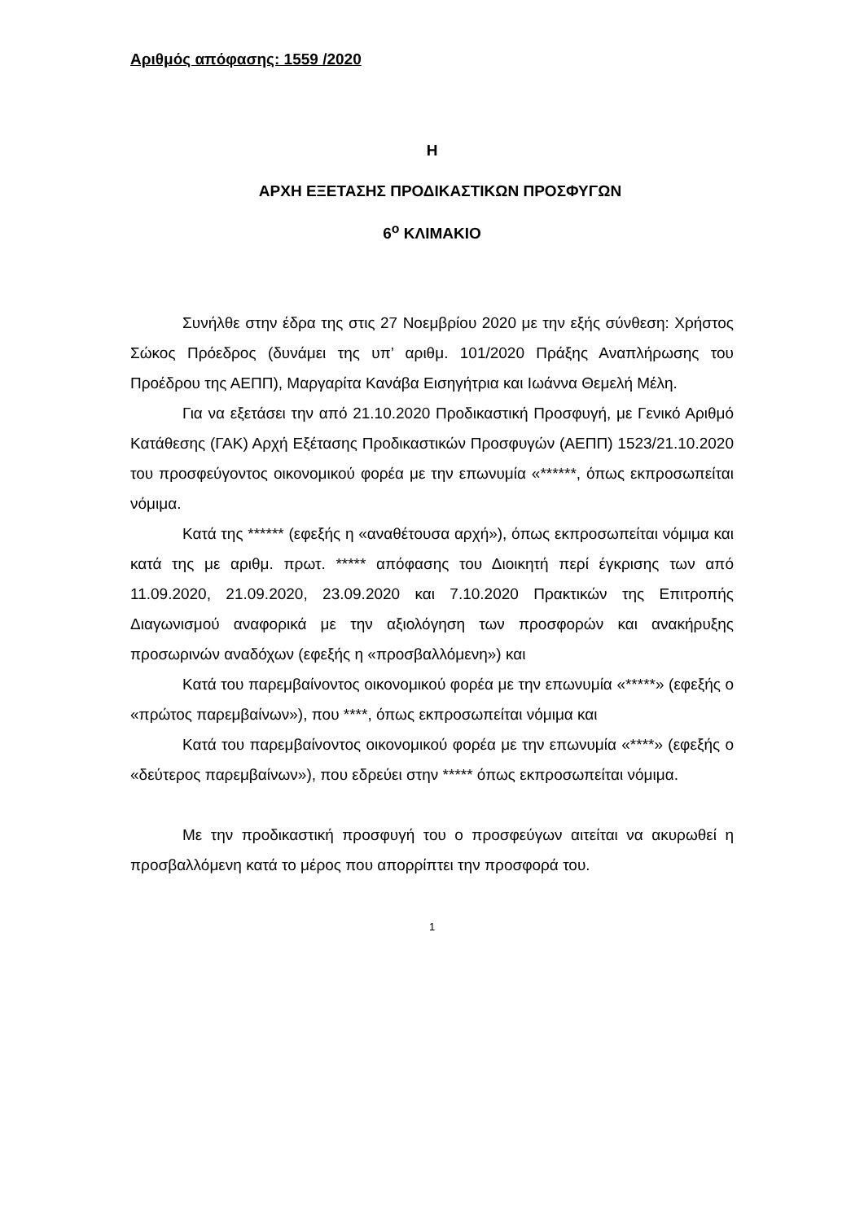Αριθμός απόφασης: 1559 /2020
Η
ΑΡΧΗ ΕΞΕΤΑΣΗΣ ΠΡΟΔΙΚΑΣΤΙΚΩΝ ΠΡΟΣΦΥΓΩΝ
6<sup>ο</sup> ΚΛΙΜΑΚΙΟ
Συνήλθε στην έδρα της στις 27 Νοεμβρίου 2020 με την εξής σύνθεση: Χρήστος Σώκος Πρόεδρος (δυνάμει της υπ’ αριθμ. 101/2020 Πράξης Αναπλήρωσης του Προέδρου της ΑΕΠΠ), Μαργαρίτα Κανάβα Εισηγήτρια και Ιωάννα Θεμελή Μέλη.
Για να εξετάσει την από 21.10.2020 Προδικαστική Προσφυγή, με Γενικό Αριθμό Κατάθεσης (ΓΑΚ) Αρχή Εξέτασης Προδικαστικών Προσφυγών (ΑΕΠΠ) 1523/21.10.2020 του προσφεύγοντος οικονομικού φορέα με την επωνυμία «******, όπως εκπροσωπείται νόμιμα.
Κατά της ****** (εφεξής η «αναθέτουσα αρχή»), όπως εκπροσωπείται νόμιμα και κατά της με αριθμ. πρωτ. ***** απόφασης του Διοικητή περί έγκρισης των από 11.09.2020, 21.09.2020, 23.09.2020 και 7.10.2020 Πρακτικών της Επιτροπής Διαγωνισμού αναφορικά με την αξιολόγηση των προσφορών και ανακήρυξης προσωρινών αναδόχων (εφεξής η «προσβαλλόμενη») και
Κατά του παρεμβαίνοντος οικονομικού φορέα με την επωνυμία «*****» (εφεξής ο «πρώτος παρεμβαίνων»), που ****, όπως εκπροσωπείται νόμιμα και
Κατά του παρεμβαίνοντος οικονομικού φορέα με την επωνυμία «****» (εφεξής ο «δεύτερος παρεμβαίνων»), που εδρεύει στην ***** όπως εκπροσωπείται νόμιμα.
Με την προδικαστική προσφυγή του ο προσφεύγων αιτείται να ακυρωθεί η προσβαλλόμενη κατά το μέρος που απορρίπτει την προσφορά του.
1